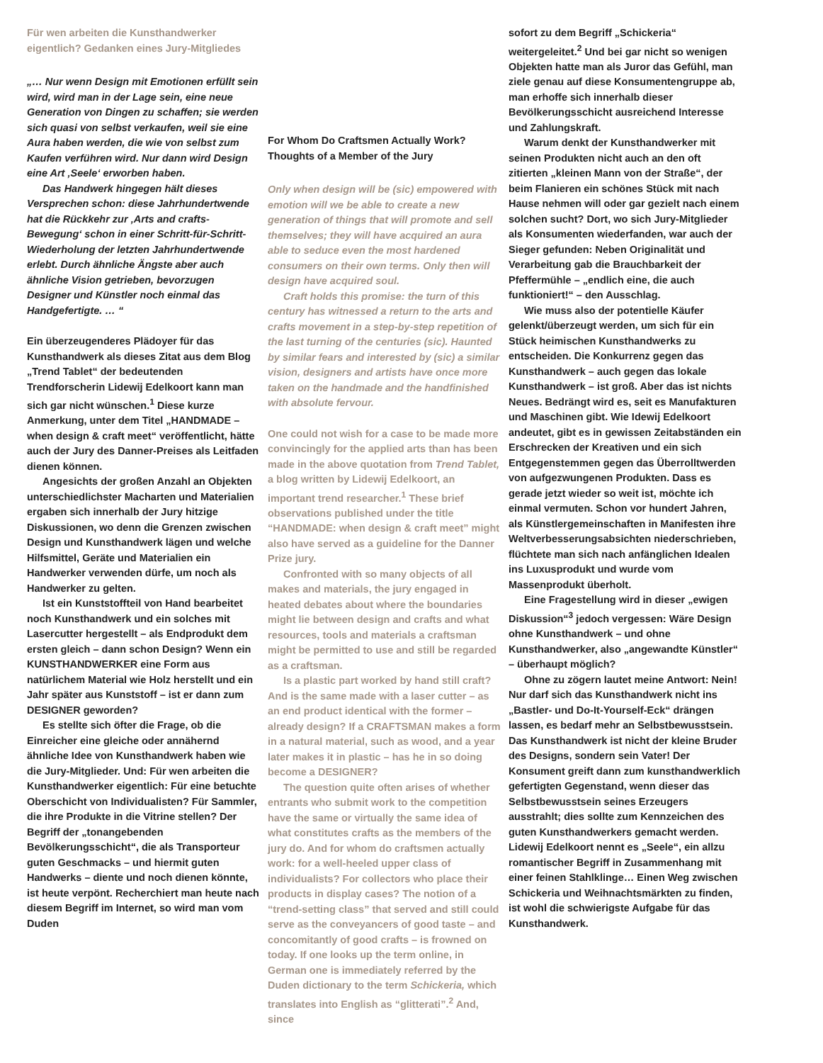Für wen arbeiten die Kunsthandwerker eigentlich? Gedanken eines Jury-Mitgliedes
„… Nur wenn Design mit Emotionen erfüllt sein wird, wird man in der Lage sein, eine neue Generation von Dingen zu schaffen; sie werden sich quasi von selbst verkaufen, weil sie eine Aura haben werden, die wie von selbst zum Kaufen verführen wird. Nur dann wird Design eine Art ‚Seele‘ erworben haben.
Das Handwerk hingegen hält dieses Versprechen schon: diese Jahrhundertwende hat die Rückkehr zur ‚Arts and crafts-Bewegung‘ schon in einer Schritt-für-Schritt-Wiederholung der letzten Jahrhundertwende erlebt. Durch ähnliche Ängste aber auch ähnliche Vision getrieben, bevorzugen Designer und Künstler noch einmal das Handgefertigte. … “
Ein überzeugenderes Plädoyer für das Kunsthandwerk als dieses Zitat aus dem Blog „Trend Tablet“ der bedeutenden Trendforscherin Lidewij Edelkoort kann man sich gar nicht wünschen.<sup>1</sup> Diese kurze Anmerkung, unter dem Titel „HANDMADE – when design & craft meet“ veröffentlicht, hätte auch der Jury des Danner-Preises als Leitfaden dienen können.
Angesichts der großen Anzahl an Objekten unterschiedlichster Macharten und Materialien ergaben sich innerhalb der Jury hitzige Diskussionen, wo denn die Grenzen zwischen Design und Kunsthandwerk lägen und welche Hilfsmittel, Geräte und Materialien ein Handwerker verwenden dürfe, um noch als Handwerker zu gelten.
Ist ein Kunststoffteil von Hand bearbeitet noch Kunsthandwerk und ein solches mit Lasercutter hergestellt – als Endprodukt dem ersten gleich – dann schon Design? Wenn ein KUNSTHANDWERKER eine Form aus natürlichem Material wie Holz herstellt und ein Jahr später aus Kunststoff – ist er dann zum DESIGNER geworden?
Es stellte sich öfter die Frage, ob die Einreicher eine gleiche oder annähernd ähnliche Idee von Kunsthandwerk haben wie die Jury-Mitglieder. Und: Für wen arbeiten die Kunsthandwerker eigentlich: Für eine betuchte Oberschicht von Individualisten? Für Sammler, die ihre Produkte in die Vitrine stellen? Der Begriff der „tonangebenden Bevölkerungsschicht“, die als Transporteur guten Geschmacks – und hiermit guten Handwerks – diente und noch dienen könnte, ist heute verpönt. Recherchiert man heute nach diesem Begriff im Internet, so wird man vom Duden
For Whom Do Craftsmen Actually Work? Thoughts of a Member of the Jury
Only when design will be (sic) empowered with emotion will we be able to create a new generation of things that will promote and sell themselves; they will have acquired an aura able to seduce even the most hardened consumers on their own terms. Only then will design have acquired soul.
Craft holds this promise: the turn of this century has witnessed a return to the arts and crafts movement in a step-by-step repetition of the last turning of the centuries (sic). Haunted by similar fears and interested by (sic) a similar vision, designers and artists have once more taken on the handmade and the handfinished with absolute fervour.
One could not wish for a case to be made more convincingly for the applied arts than has been made in the above quotation from Trend Tablet, a blog written by Lidewij Edelkoort, an important trend researcher.<sup>1</sup> These brief observations published under the title “HANDMADE: when design & craft meet” might also have served as a guideline for the Danner Prize jury.
Confronted with so many objects of all makes and materials, the jury engaged in heated debates about where the boundaries might lie between design and crafts and what resources, tools and materials a craftsman might be permitted to use and still be regarded as a craftsman.
Is a plastic part worked by hand still craft? And is the same made with a laser cutter – as an end product identical with the former – already design? If a CRAFTSMAN makes a form in a natural material, such as wood, and a year later makes it in plastic – has he in so doing become a DESIGNER?
The question quite often arises of whether entrants who submit work to the competition have the same or virtually the same idea of what constitutes crafts as the members of the jury do. And for whom do craftsmen actually work: for a well-heeled upper class of individualists? For collectors who place their products in display cases? The notion of a “trend-setting class” that served and still could serve as the conveyancers of good taste – and concomitantly of good crafts – is frowned on today. If one looks up the term online, in German one is immediately referred by the Duden dictionary to the term Schickeria, which translates into English as “glitterati”.<sup>2</sup> And, since
sofort zu dem Begriff „Schickeria“ weitergeleitet.<sup>2</sup> Und bei gar nicht so wenigen Objekten hatte man als Juror das Gefühl, man ziele genau auf diese Konsumentengruppe ab, man erhoffe sich innerhalb dieser Bevölkerungsschicht ausreichend Interesse und Zahlungskraft.
Warum denkt der Kunsthandwerker mit seinen Produkten nicht auch an den oft zitierten „kleinen Mann von der Straße“, der beim Flanieren ein schönes Stück mit nach Hause nehmen will oder gar gezielt nach einem solchen sucht? Dort, wo sich Jury-Mitglieder als Konsumenten wiederfanden, war auch der Sieger gefunden: Neben Originalität und Verarbeitung gab die Brauchbarkeit der Pfeffermühle – „endlich eine, die auch funktioniert!“ – den Ausschlag.
Wie muss also der potentielle Käufer gelenkt/überzeugt werden, um sich für ein Stück heimischen Kunsthandwerks zu entscheiden. Die Konkurrenz gegen das Kunsthandwerk – auch gegen das lokale Kunsthandwerk – ist groß. Aber das ist nichts Neues. Bedrängt wird es, seit es Manufakturen und Maschinen gibt. Wie Idewij Edelkoort andeutet, gibt es in gewissen Zeitabständen ein Erschrecken der Kreativen und ein sich Entgegenstemmen gegen das Überrolltwerden von aufgezwungenen Produkten. Dass es gerade jetzt wieder so weit ist, möchte ich einmal vermuten. Schon vor hundert Jahren, als Künstlergemeinschaften in Manifesten ihre Weltverbesserungsabsichten niederschrieben, flüchtete man sich nach anfänglichen Idealen ins Luxusprodukt und wurde vom Massenprodukt überholt.
Eine Fragestellung wird in dieser „ewigen Diskussion“<sup>3</sup> jedoch vergessen: Wäre Design ohne Kunsthandwerk – und ohne Kunsthandwerker, also „angewandte Künstler“ – überhaupt möglich?
Ohne zu zögern lautet meine Antwort: Nein! Nur darf sich das Kunsthandwerk nicht ins „Bastler- und Do-It-Yourself-Eck“ drängen lassen, es bedarf mehr an Selbstbewusstsein. Das Kunsthandwerk ist nicht der kleine Bruder des Designs, sondern sein Vater! Der Konsument greift dann zum kunsthandwerklich gefertigten Gegenstand, wenn dieser das Selbstbewusstsein seines Erzeugers ausstrahlt; dies sollte zum Kennzeichen des guten Kunsthandwerkers gemacht werden. Lidewij Edelkoort nennt es „Seele“, ein allzu romantischer Begriff in Zusammenhang mit einer feinen Stahlklinge… Einen Weg zwischen Schickeria und Weihnachtsmärkten zu finden, ist wohl die schwierigste Aufgabe für das Kunsthandwerk.